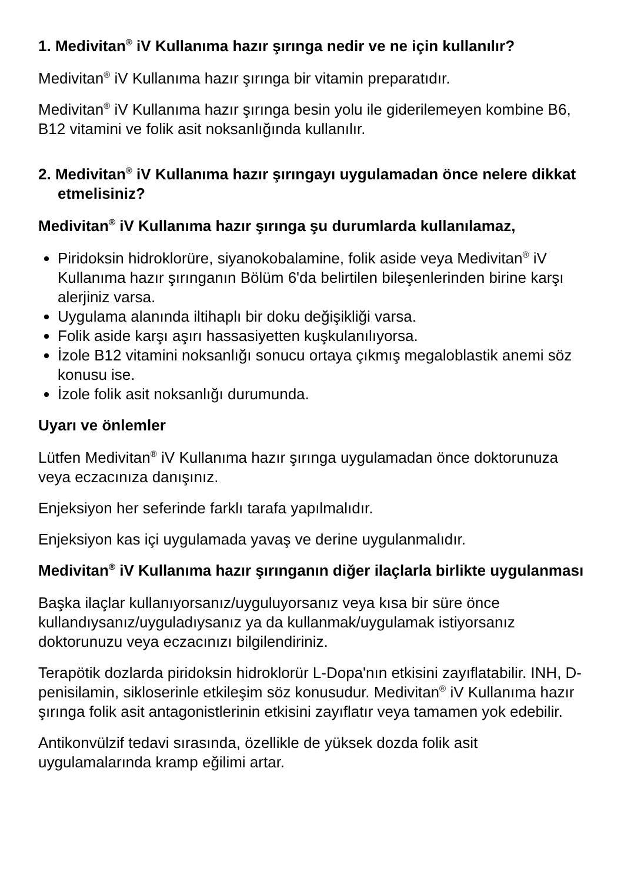1. Medivitan<sup>®</sup> iV Kullanıma hazır şırınga nedir ve ne için kullanılır?
Medivitan<sup>®</sup> iV Kullanıma hazır şırınga bir vitamin preparatıdır.
Medivitan<sup>®</sup> iV Kullanıma hazır şırınga besin yolu ile giderilemeyen kombine B6, B12 vitamini ve folik asit noksanlığında kullanılır.
2. Medivitan<sup>®</sup> iV Kullanıma hazır şırıngayı uygulamadan önce nelere dikkat etmelisiniz?
Medivitan<sup>®</sup> iV Kullanıma hazır şırınga şu durumlarda kullanılamaz,
Piridoksin hidroklorüre, siyanokobalamine, folik aside veya Medivitan<sup>®</sup> iV Kullanıma hazır şırınganın Bölüm 6'da belirtilen bileşenlerinden birine karşı alerjiniz varsa.
Uygulama alanında iltihaplı bir doku değişikliği varsa.
Folik aside karşı aşırı hassasiyetten kuşkulanılıyorsa.
İzole B12 vitamini noksanlığı sonucu ortaya çıkmış megaloblastik anemi söz konusu ise.
İzole folik asit noksanlığı durumunda.
Uyarı ve önlemler
Lütfen Medivitan<sup>®</sup> iV Kullanıma hazır şırınga uygulamadan önce doktorunuza veya eczacınıza danışınız.
Enjeksiyon her seferinde farklı tarafa yapılmalıdır.
Enjeksiyon kas içi uygulamada yavaş ve derine uygulanmalıdır.
Medivitan<sup>®</sup> iV Kullanıma hazır şırınganın diğer ilaçlarla birlikte uygulanması
Başka ilaçlar kullanıyorsanız/uyguluyorsanız veya kısa bir süre önce kullandıysanız/uyguladıysanız ya da kullanmak/uygulamak istiyorsanız doktorunuzu veya eczacınızı bilgilendiriniz.
Terapötik dozlarda piridoksin hidroklorür L-Dopa'nın etkisini zayıflatabilir. INH, D-penisilamin, sikloserinle etkileşim söz konusudur. Medivitan<sup>®</sup> iV Kullanıma hazır şırınga folik asit antagonistlerinin etkisini zayıflatır veya tamamen yok edebilir.
Antikonvülzif tedavi sırasında, özellikle de yüksek dozda folik asit uygulamalarında kramp eğilimi artar.